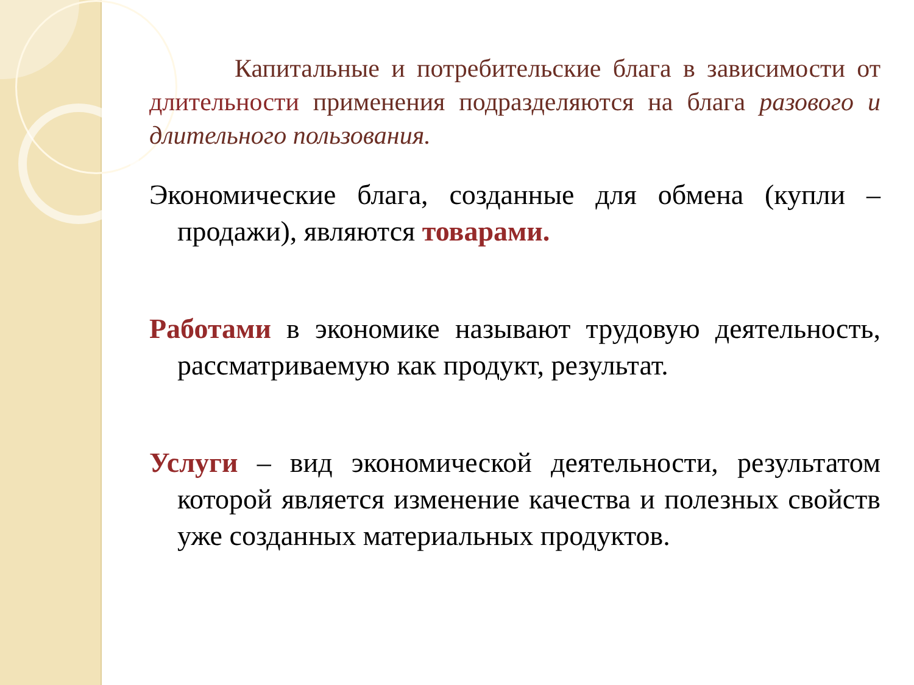Капитальные и потребительские блага в зависимости от длительности применения подразделяются на блага разового и длительного пользования.
Экономические блага, созданные для обмена (купли – продажи), являются товарами.
Работами в экономике называют трудовую деятельность, рассматриваемую как продукт, результат.
Услуги – вид экономической деятельности, результатом которой является изменение качества и полезных свойств уже созданных материальных продуктов.